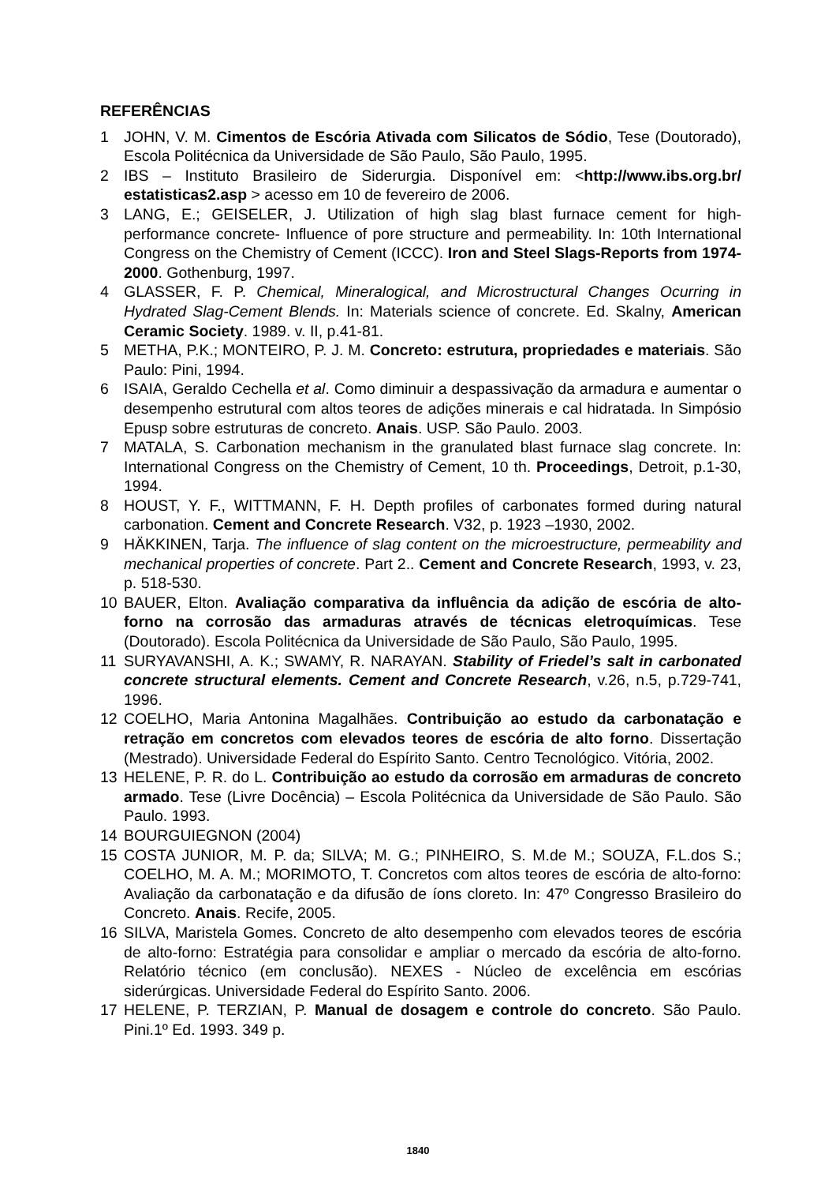REFERÊNCIAS
1 JOHN, V. M. Cimentos de Escória Ativada com Silicatos de Sódio, Tese (Doutorado), Escola Politécnica da Universidade de São Paulo, São Paulo, 1995.
2 IBS – Instituto Brasileiro de Siderurgia. Disponível em: <http://www.ibs.org.br/ estatisticas2.asp > acesso em 10 de fevereiro de 2006.
3 LANG, E.; GEISELER, J. Utilization of high slag blast furnace cement for high-performance concrete- Influence of pore structure and permeability. In: 10th International Congress on the Chemistry of Cement (ICCC). Iron and Steel Slags-Reports from 1974-2000. Gothenburg, 1997.
4 GLASSER, F. P. Chemical, Mineralogical, and Microstructural Changes Ocurring in Hydrated Slag-Cement Blends. In: Materials science of concrete. Ed. Skalny, American Ceramic Society. 1989. v. II, p.41-81.
5 METHA, P.K.; MONTEIRO, P. J. M. Concreto: estrutura, propriedades e materiais. São Paulo: Pini, 1994.
6 ISAIA, Geraldo Cechella et al. Como diminuir a despassivação da armadura e aumentar o desempenho estrutural com altos teores de adições minerais e cal hidratada. In Simpósio Epusp sobre estruturas de concreto. Anais. USP. São Paulo. 2003.
7 MATALA, S. Carbonation mechanism in the granulated blast furnace slag concrete. In: International Congress on the Chemistry of Cement, 10 th. Proceedings, Detroit, p.1-30, 1994.
8 HOUST, Y. F., WITTMANN, F. H. Depth profiles of carbonates formed during natural carbonation. Cement and Concrete Research. V32, p. 1923 –1930, 2002.
9 HÄKKINEN, Tarja. The influence of slag content on the microestructure, permeability and mechanical properties of concrete. Part 2.. Cement and Concrete Research, 1993, v. 23, p. 518-530.
10 BAUER, Elton. Avaliação comparativa da influência da adição de escória de alto-forno na corrosão das armaduras através de técnicas eletroquímicas. Tese (Doutorado). Escola Politécnica da Universidade de São Paulo, São Paulo, 1995.
11 SURYAVANSHI, A. K.; SWAMY, R. NARAYAN. Stability of Friedel’s salt in carbonated concrete structural elements. Cement and Concrete Research, v.26, n.5, p.729-741, 1996.
12 COELHO, Maria Antonina Magalhães. Contribuição ao estudo da carbonatação e retração em concretos com elevados teores de escória de alto forno. Dissertação (Mestrado). Universidade Federal do Espírito Santo. Centro Tecnológico. Vitória, 2002.
13 HELENE, P. R. do L. Contribuição ao estudo da corrosão em armaduras de concreto armado. Tese (Livre Docência) – Escola Politécnica da Universidade de São Paulo. São Paulo. 1993.
14 BOURGUIEGNON (2004)
15 COSTA JUNIOR, M. P. da; SILVA; M. G.; PINHEIRO, S. M.de M.; SOUZA, F.L.dos S.; COELHO, M. A. M.; MORIMOTO, T. Concretos com altos teores de escória de alto-forno: Avaliação da carbonatação e da difusão de íons cloreto. In: 47º Congresso Brasileiro do Concreto. Anais. Recife, 2005.
16 SILVA, Maristela Gomes. Concreto de alto desempenho com elevados teores de escória de alto-forno: Estratégia para consolidar e ampliar o mercado da escória de alto-forno. Relatório técnico (em conclusão). NEXES - Núcleo de excelência em escórias siderúrgicas. Universidade Federal do Espírito Santo. 2006.
17 HELENE, P. TERZIAN, P. Manual de dosagem e controle do concreto. São Paulo. Pini.1º Ed. 1993. 349 p.
1840